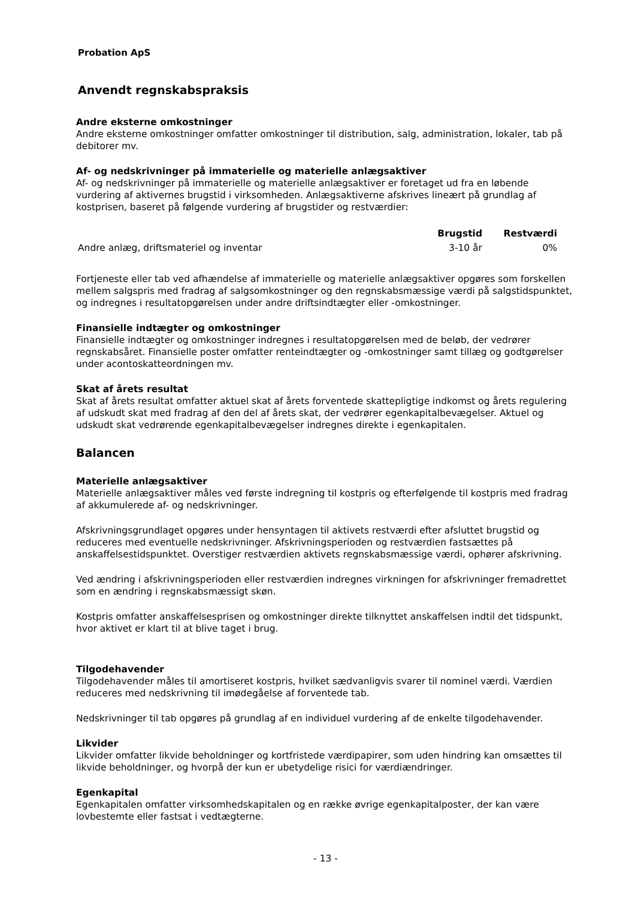Probation ApS
Anvendt regnskabspraksis
Andre eksterne omkostninger
Andre eksterne omkostninger omfatter omkostninger til distribution, salg, administration, lokaler, tab på debitorer mv.
Af- og nedskrivninger på immaterielle og materielle anlægsaktiver
Af- og nedskrivninger på immaterielle og materielle anlægsaktiver er foretaget ud fra en løbende vurdering af aktivernes brugstid i virksomheden. Anlægsaktiverne afskrives lineært på grundlag af kostprisen, baseret på følgende vurdering af brugstider og restværdier:
| | Brugstid | Restværdi |
| --- | --- | --- |
| Andre anlæg, driftsmateriel og inventar | 3-10 år | 0% |
Fortjeneste eller tab ved afhændelse af immaterielle og materielle anlægsaktiver opgøres som forskellen mellem salgspris med fradrag af salgsomkostninger og den regnskabsmæssige værdi på salgstidspunktet, og indregnes i resultatopgørelsen under andre driftsindtægter eller -omkostninger.
Finansielle indtægter og omkostninger
Finansielle indtægter og omkostninger indregnes i resultatopgørelsen med de beløb, der vedrører regnskabsåret. Finansielle poster omfatter renteindtægter og -omkostninger samt tillæg og godtgørelser under acontoskatteordningen mv.
Skat af årets resultat
Skat af årets resultat omfatter aktuel skat af årets forventede skattepligtige indkomst og årets regulering af udskudt skat med fradrag af den del af årets skat, der vedrører egenkapitalbevægelser. Aktuel og udskudt skat vedrørende egenkapitalbevægelser indregnes direkte i egenkapitalen.
Balancen
Materielle anlægsaktiver
Materielle anlægsaktiver måles ved første indregning til kostpris og efterfølgende til kostpris med fradrag af akkumulerede af- og nedskrivninger.
Afskrivningsgrundlaget opgøres under hensyntagen til aktivets restværdi efter afsluttet brugstid og reduceres med eventuelle nedskrivninger. Afskrivningsperioden og restværdien fastsættes på anskaffelsestidspunktet. Overstiger restværdien aktivets regnskabsmæssige værdi, ophører afskrivning.
Ved ændring i afskrivningsperioden eller restværdien indregnes virkningen for afskrivninger fremadrettet som en ændring i regnskabsmæssigt skøn.
Kostpris omfatter anskaffelsesprisen og omkostninger direkte tilknyttet anskaffelsen indtil det tidspunkt, hvor aktivet er klart til at blive taget i brug.
Tilgodehavender
Tilgodehavender måles til amortiseret kostpris, hvilket sædvanligvis svarer til nominel værdi. Værdien reduceres med nedskrivning til imødegåelse af forventede tab.
Nedskrivninger til tab opgøres på grundlag af en individuel vurdering af de enkelte tilgodehavender.
Likvider
Likvider omfatter likvide beholdninger og kortfristede værdipapirer, som uden hindring kan omsættes til likvide beholdninger, og hvorpå der kun er ubetydelige risici for værdiændringer.
Egenkapital
Egenkapitalen omfatter virksomhedskapitalen og en række øvrige egenkapitalposter, der kan være lovbestemte eller fastsat i vedtægterne.
- 13 -